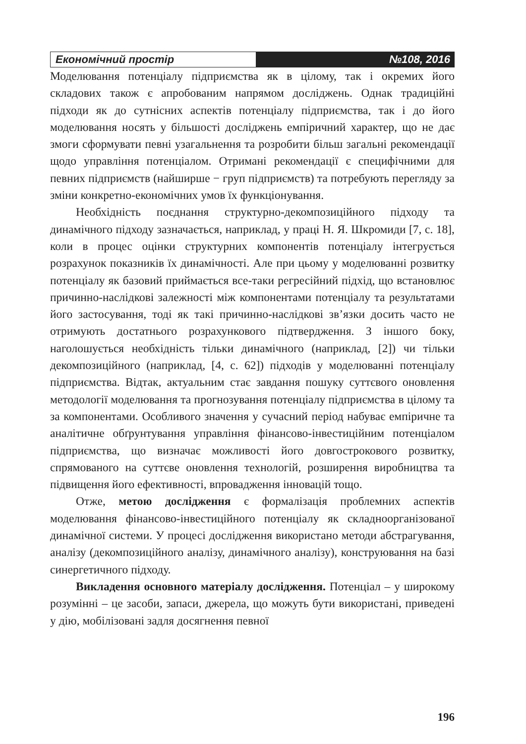Економічний простір №108, 2016
Моделювання потенціалу підприємства як в цілому, так і окремих його складових також є апробованим напрямом досліджень. Однак традиційні підходи як до сутнісних аспектів потенціалу підприємства, так і до його моделювання носять у більшості досліджень емпіричний характер, що не дає змоги сформувати певні узагальнення та розробити більш загальні рекомендації щодо управління потенціалом. Отримані рекомендації є специфічними для певних підприємств (найширше − груп підприємств) та потребують перегляду за зміни конкретно-економічних умов їх функціонування.
Необхідність поєднання структурно-декомпозиційного підходу та динамічного підходу зазначається, наприклад, у праці Н. Я. Шкромиди [7, с. 18], коли в процес оцінки структурних компонентів потенціалу інтегрується розрахунок показників їх динамічності. Але при цьому у моделюванні розвитку потенціалу як базовий приймається все-таки регресійний підхід, що встановлює причинно-наслідкові залежності між компонентами потенціалу та результатами його застосування, тоді як такі причинно-наслідкові зв’язки досить часто не отримують достатнього розрахункового підтвердження. З іншого боку, наголошується необхідність тільки динамічного (наприклад, [2]) чи тільки декомпозиційного (наприклад, [4, с. 62]) підходів у моделюванні потенціалу підприємства. Відтак, актуальним стає завдання пошуку суттєвого оновлення методології моделювання та прогнозування потенціалу підприємства в цілому та за компонентами. Особливого значення у сучасний період набуває емпіричне та аналітичне обґрунтування управління фінансово-інвестиційним потенціалом підприємства, що визначає можливості його довгострокового розвитку, спрямованого на суттєве оновлення технологій, розширення виробництва та підвищення його ефективності, впровадження інновацій тощо.
Отже, метою дослідження є формалізація проблемних аспектів моделювання фінансово-інвестиційного потенціалу як складноорганізованої динамічної системи. У процесі дослідження використано методи абстрагування, аналізу (декомпозиційного аналізу, динамічного аналізу), конструювання на базі синергетичного підходу.
Викладення основного матеріалу дослідження. Потенціал – у широкому розумінні – це засоби, запаси, джерела, що можуть бути використані, приведені у дію, мобілізовані задля досягнення певної
196